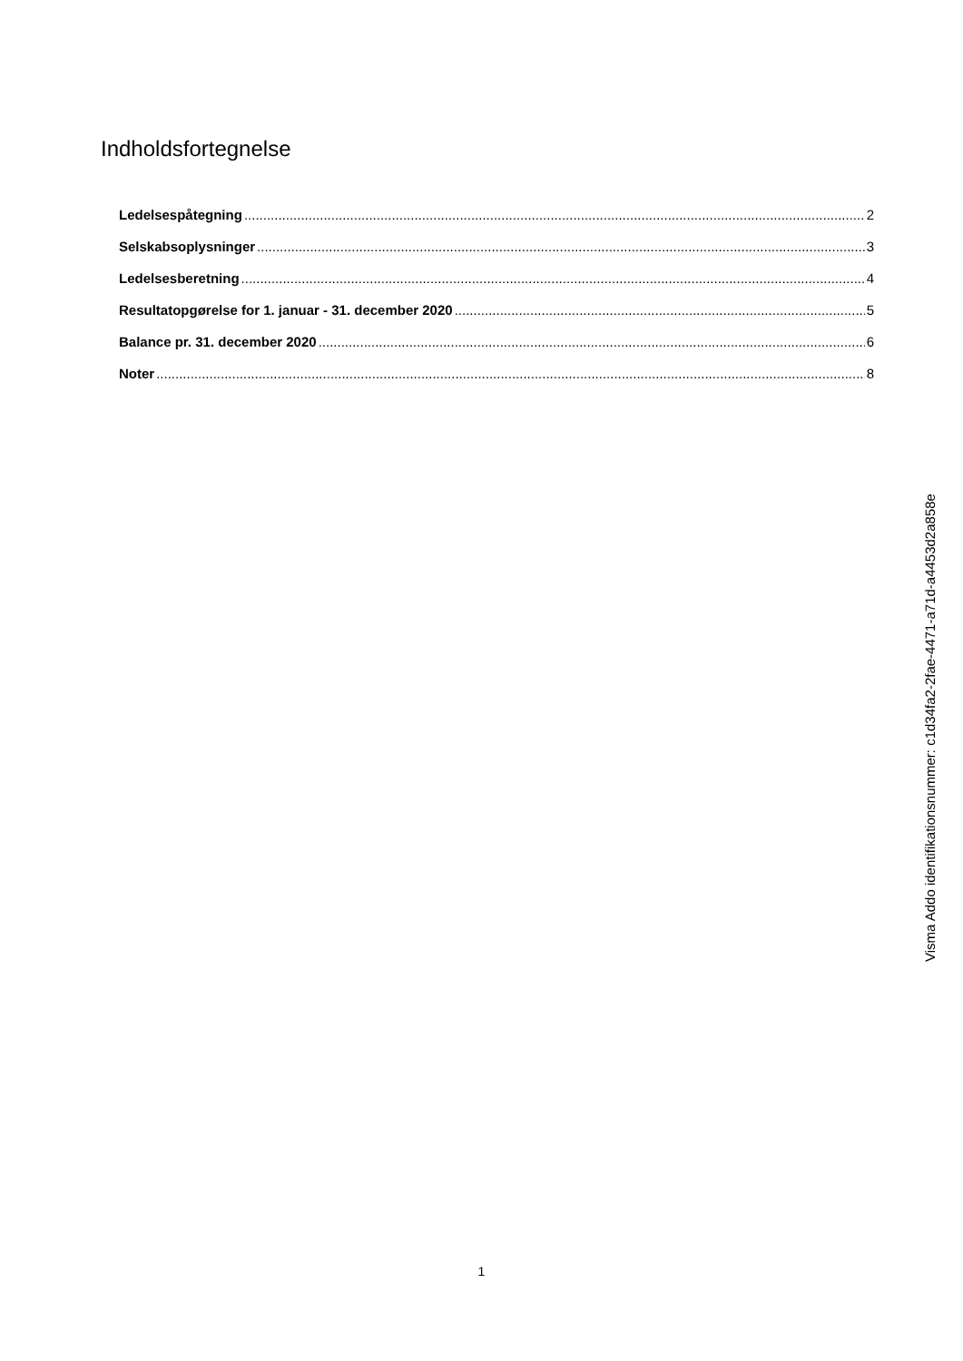Indholdsfortegnelse
Ledelsespåtegning 2
Selskabsoplysninger 3
Ledelsesberetning 4
Resultatopgørelse for 1. januar - 31. december 2020 5
Balance pr. 31. december 2020 6
Noter 8
Visma Addo identifikationsnummer: c1d34fa2-2fae-4471-a71d-a4453d2a858e
1